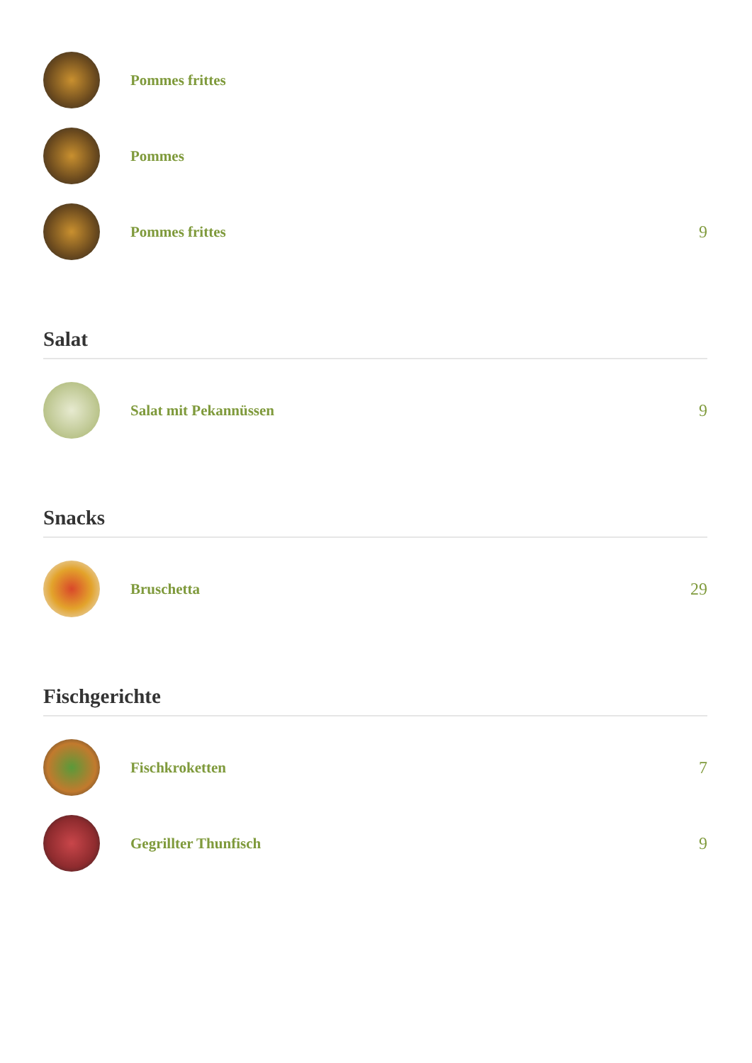Pommes frittes
Pommes
Pommes frittes 9
Salat
Salat mit Pekannüssen 9
Snacks
Bruschetta 29
Fischgerichte
Fischkroketten 7
Gegrillter Thunfisch 9